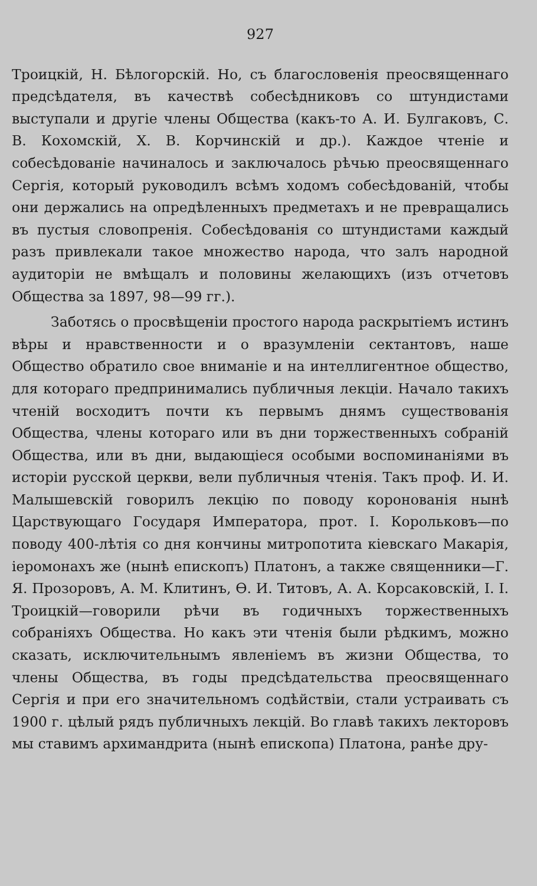927
Троицкій, Н. Бѣлогорскій. Но, съ благословенія преосвященнаго предсѣдателя, въ качествѣ собесѣдниковъ со штундистами выступали и другіе члены Общества (какъ-то А. И. Булгаковъ, С. В. Кохомскій, Х. В. Корчинскій и др.). Каждое чтеніе и собесѣдованіе начиналось и заключалось рѣчью преосвященнаго Сергія, который руководилъ всѣмъ ходомъ собесѣдованій, чтобы они держались на опредѣленныхъ предметахъ и не превращались въ пустыя словопренія. Собесѣдованія со штундистами каждый разъ привлекали такое множество народа, что залъ народной аудиторіи не вмѣщалъ и половины желающихъ (изъ отчетовъ Общества за 1897, 98—99 гг.).
Заботясь о просвѣщеніи простого народа раскрытіемъ истинъ вѣры и нравственности и о вразумленіи сектантовъ, наше Общество обратило свое вниманіе и на интеллигентное общество, для котораго предпринимались публичныя лекціи. Начало такихъ чтеній восходитъ почти къ первымъ днямъ существованія Общества, члены котораго или въ дни торжественныхъ собраній Общества, или въ дни, выдающіеся особыми воспоминаніями въ исторіи русской церкви, вели публичныя чтенія. Такъ проф. И. И. Малышевскій говорилъ лекцію по поводу коронованія нынѣ Царствующаго Государя Императора, прот. І. Корольковъ—по поводу 400-лѣтія со дня кончины митропотита кіевскаго Макарія, іеромонахъ же (нынѣ епископъ) Платонъ, а также священники—Г. Я. Прозоровъ, А. М. Клитинъ, Ѳ. И. Титовъ, А. А. Корсаковскій, І. І. Троицкій—говорили рѣчи въ годичныхъ торжественныхъ собраніяхъ Общества. Но какъ эти чтенія были рѣдкимъ, можно сказать, исключительнымъ явленіемъ въ жизни Общества, то члены Общества, въ годы предсѣдательства преосвященнаго Сергія и при его значительномъ содѣйствіи, стали устраивать съ 1900 г. цѣлый рядъ публичныхъ лекцій. Во главѣ такихъ лекторовъ мы ставимъ архимандрита (нынѣ епископа) Платона, ранѣе дру-